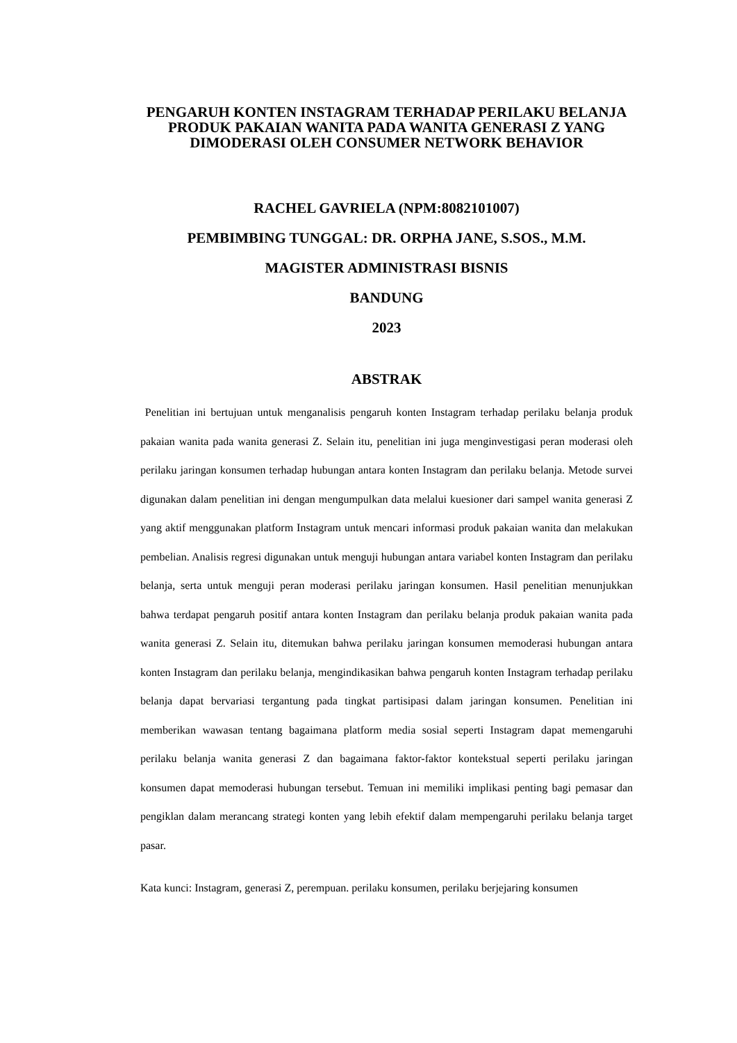PENGARUH KONTEN INSTAGRAM TERHADAP PERILAKU BELANJA PRODUK PAKAIAN WANITA PADA WANITA GENERASI Z YANG DIMODERASI OLEH CONSUMER NETWORK BEHAVIOR
RACHEL GAVRIELA (NPM:8082101007)
PEMBIMBING TUNGGAL: DR. ORPHA JANE, S.SOS., M.M.
MAGISTER ADMINISTRASI BISNIS
BANDUNG
2023
ABSTRAK
Penelitian ini bertujuan untuk menganalisis pengaruh konten Instagram terhadap perilaku belanja produk pakaian wanita pada wanita generasi Z. Selain itu, penelitian ini juga menginvestigasi peran moderasi oleh perilaku jaringan konsumen terhadap hubungan antara konten Instagram dan perilaku belanja. Metode survei digunakan dalam penelitian ini dengan mengumpulkan data melalui kuesioner dari sampel wanita generasi Z yang aktif menggunakan platform Instagram untuk mencari informasi produk pakaian wanita dan melakukan pembelian. Analisis regresi digunakan untuk menguji hubungan antara variabel konten Instagram dan perilaku belanja, serta untuk menguji peran moderasi perilaku jaringan konsumen. Hasil penelitian menunjukkan bahwa terdapat pengaruh positif antara konten Instagram dan perilaku belanja produk pakaian wanita pada wanita generasi Z. Selain itu, ditemukan bahwa perilaku jaringan konsumen memoderasi hubungan antara konten Instagram dan perilaku belanja, mengindikasikan bahwa pengaruh konten Instagram terhadap perilaku belanja dapat bervariasi tergantung pada tingkat partisipasi dalam jaringan konsumen. Penelitian ini memberikan wawasan tentang bagaimana platform media sosial seperti Instagram dapat memengaruhi perilaku belanja wanita generasi Z dan bagaimana faktor-faktor kontekstual seperti perilaku jaringan konsumen dapat memoderasi hubungan tersebut. Temuan ini memiliki implikasi penting bagi pemasar dan pengiklan dalam merancang strategi konten yang lebih efektif dalam mempengaruhi perilaku belanja target pasar.
Kata kunci: Instagram, generasi Z, perempuan. perilaku konsumen, perilaku berjejaring konsumen